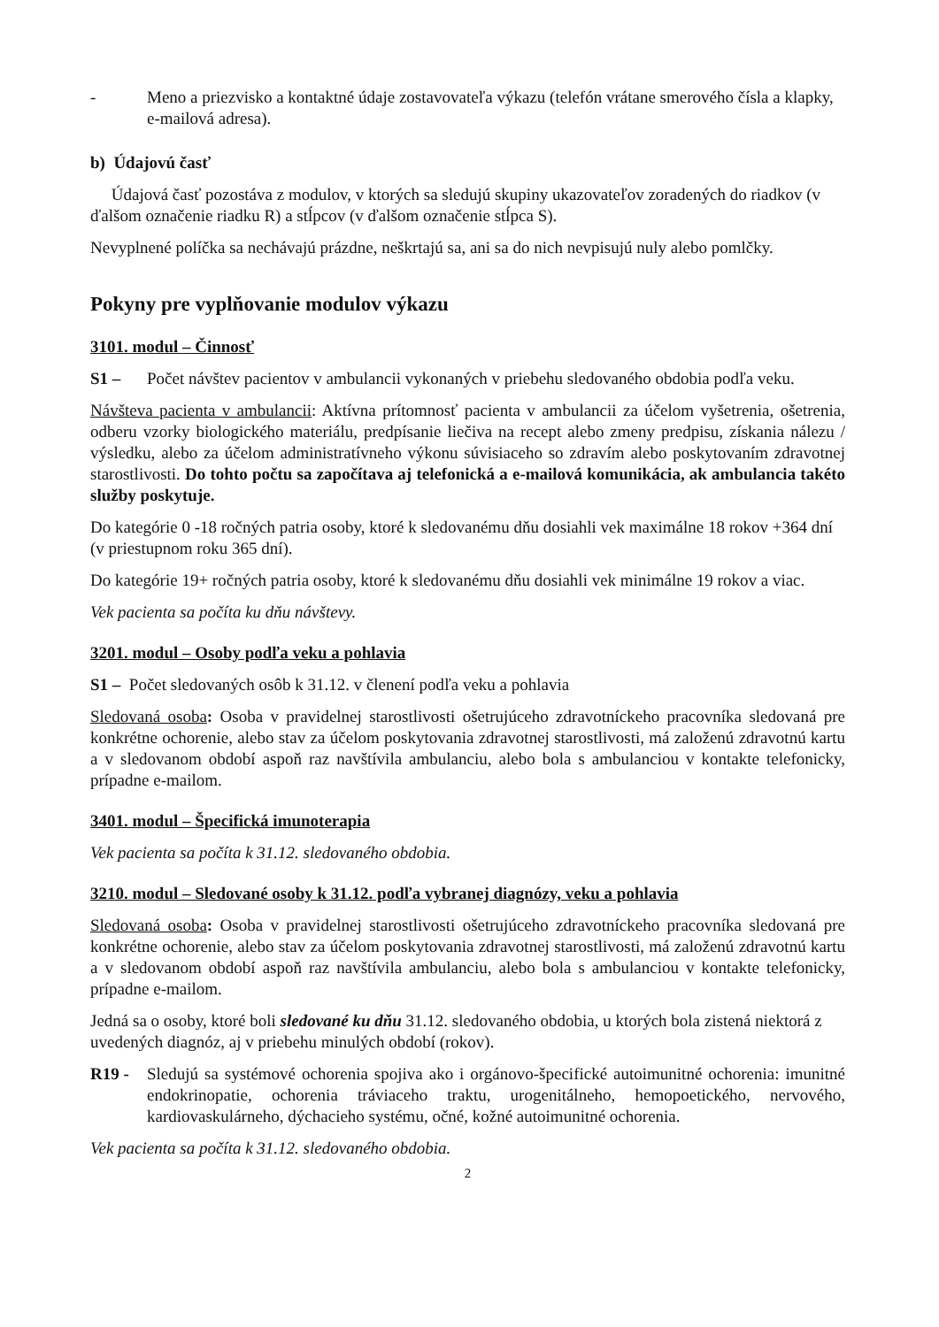- Meno a priezvisko a kontaktné údaje zostavovateľa výkazu (telefón vrátane smerového čísla a klapky, e-mailová adresa).
b) Údajovú časť
Údajová časť pozostáva z modulov, v ktorých sa sledujú skupiny ukazovateľov zoradených do riadkov (v ďalšom označenie riadku R) a stĺpcov (v ďalšom označenie stĺpca S).
Nevyplnené políčka sa nechávajú prázdne, neškrtajú sa, ani sa do nich nevpisujú nuly alebo pomlčky.
Pokyny pre vyplňovanie modulov výkazu
3101. modul – Činnosť
S1 – Počet návštev pacientov v ambulancii vykonaných v priebehu sledovaného obdobia podľa veku.
Návšteva pacienta v ambulancii: Aktívna prítomnosť pacienta v ambulancii za účelom vyšetrenia, ošetrenia, odberu vzorky biologického materiálu, predpísanie liečiva na recept alebo zmeny predpisu, získania nálezu / výsledku, alebo za účelom administratívneho výkonu súvisiaceho so zdravím alebo poskytovaním zdravotnej starostlivosti. Do tohto počtu sa započítava aj telefonická a e-mailová komunikácia, ak ambulancia takéto služby poskytuje.
Do kategórie 0 -18 ročných patria osoby, ktoré k sledovanému dňu dosiahli vek maximálne 18 rokov +364 dní (v priestupnom roku 365 dní).
Do kategórie 19+ ročných patria osoby, ktoré k sledovanému dňu dosiahli vek minimálne 19 rokov a viac.
Vek pacienta sa počíta ku dňu návštevy.
3201. modul – Osoby podľa veku a pohlavia
S1 – Počet sledovaných osôb k 31.12. v členení podľa veku a pohlavia
Sledovaná osoba: Osoba v pravidelnej starostlivosti ošetrujúceho zdravotníckeho pracovníka sledovaná pre konkrétne ochorenie, alebo stav za účelom poskytovania zdravotnej starostlivosti, má založenú zdravotnú kartu a v sledovanom období aspoň raz navštívila ambulanciu, alebo bola s ambulanciou v kontakte telefonicky, prípadne e-mailom.
3401. modul – Špecifická imunoterapia
Vek pacienta sa počíta k 31.12. sledovaného obdobia.
3210. modul – Sledované osoby k 31.12. podľa vybranej diagnózy, veku a pohlavia
Sledovaná osoba: Osoba v pravidelnej starostlivosti ošetrujúceho zdravotníckeho pracovníka sledovaná pre konkrétne ochorenie, alebo stav za účelom poskytovania zdravotnej starostlivosti, má založenú zdravotnú kartu a v sledovanom období aspoň raz navštívila ambulanciu, alebo bola s ambulanciou v kontakte telefonicky, prípadne e-mailom.
Jedná sa o osoby, ktoré boli sledované ku dňu 31.12. sledovaného obdobia, u ktorých bola zistená niektorá z uvedených diagnóz, aj v priebehu minulých období (rokov).
R19 - Sledujú sa systémové ochorenia spojiva ako i orgánovo-špecifické autoimunitné ochorenia: imunitné endokrinopatie, ochorenia tráviaceho traktu, urogenitálneho, hemopoetického, nervového, kardiovaskulárneho, dýchacieho systému, očné, kožné autoimunitné ochorenia.
Vek pacienta sa počíta k 31.12. sledovaného obdobia.
2